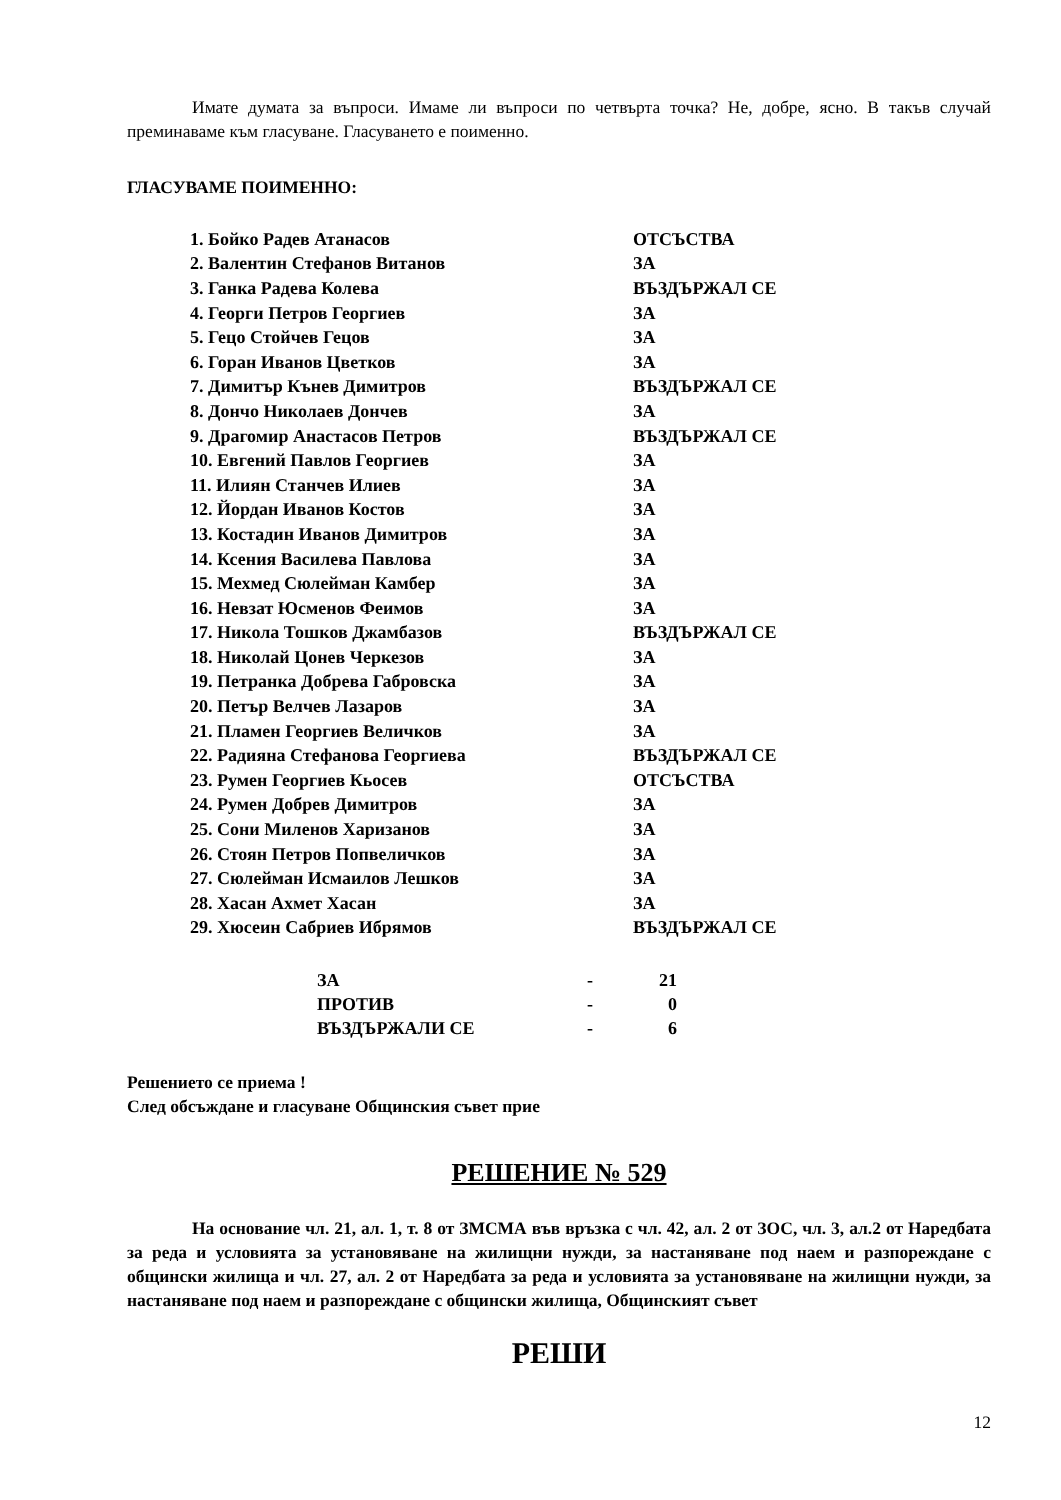Имате думата за въпроси. Имаме ли въпроси по четвърта точка? Не, добре, ясно. В такъв случай преминаваме към гласуване. Гласуването е поименно.
ГЛАСУВАМЕ ПОИМЕННО:
| 1. Бойко Радев Атанасов | ОТСЪСТВА |
| 2. Валентин Стефанов Витанов | ЗА |
| 3. Ганка Радева Колева | ВЪЗДЪРЖАЛ СЕ |
| 4. Георги Петров Георгиев | ЗА |
| 5. Гецо Стойчев Гецов | ЗА |
| 6. Горан Иванов Цветков | ЗА |
| 7. Димитър Кънев Димитров | ВЪЗДЪРЖАЛ СЕ |
| 8. Дончо Николаев Дончев | ЗА |
| 9. Драгомир Анастасов Петров | ВЪЗДЪРЖАЛ СЕ |
| 10. Евгений Павлов Георгиев | ЗА |
| 11. Илиян Станчев Илиев | ЗА |
| 12. Йордан Иванов Костов | ЗА |
| 13. Костадин Иванов Димитров | ЗА |
| 14. Ксения Василева Павлова | ЗА |
| 15. Мехмед Сюлейман Камбер | ЗА |
| 16. Невзат Юсменов Феимов | ЗА |
| 17. Никола Тошков Джамбазов | ВЪЗДЪРЖАЛ СЕ |
| 18. Николай Цонев Черкезов | ЗА |
| 19. Петранка Добрева Габровска | ЗА |
| 20. Петър Велчев Лазаров | ЗА |
| 21. Пламен Георгиев Величков | ЗА |
| 22. Радияна Стефанова Георгиева | ВЪЗДЪРЖАЛ СЕ |
| 23. Румен Георгиев Кьосев | ОТСЪСТВА |
| 24. Румен Добрев Димитров | ЗА |
| 25. Сони Миленов Харизанов | ЗА |
| 26. Стоян Петров Попвеличков | ЗА |
| 27. Сюлейман Исмаилов Лешков | ЗА |
| 28. Хасан Ахмет Хасан | ЗА |
| 29. Хюсеин Сабриев Ибрямов | ВЪЗДЪРЖАЛ СЕ |
| ЗА | - | 21 |
| ПРОТИВ | - | 0 |
| ВЪЗДЪРЖАЛИ СЕ | - | 6 |
Решението се приема !
След обсъждане и гласуване Общинския съвет прие
РЕШЕНИЕ № 529
На основание чл. 21, ал. 1, т. 8 от ЗМСМА във връзка с чл. 42, ал. 2 от ЗОС, чл. 3, ал.2 от Наредбата за реда и условията за установяване на жилищни нужди, за настаняване под наем и разпореждане с общински жилища и чл. 27, ал. 2 от Наредбата за реда и условията за установяване на жилищни нужди, за настаняване под наем и разпореждане с общински жилища, Общинският съвет
РЕШИ
12